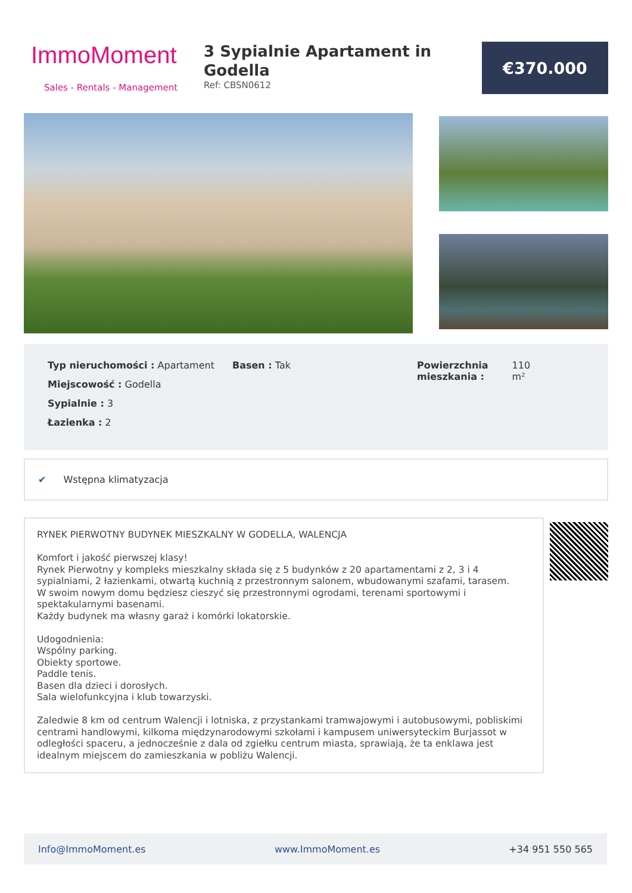ImmoMoment
Sales - Rentals - Management
3 Sypialnie Apartament in Godella
Ref: CBSN0612
€370.000
Typ nieruchomości : Apartament
Miejscowość : Godella
Sypialnie : 3
Łazienka : 2
Basen : Tak Powierzchnia
mieszkania :
110
m²
✔ Wstępna klimatyzacja
RYNEK PIERWOTNY BUDYNEK MIESZKALNY W GODELLA, WALENCJA
Komfort i jakość pierwszej klasy!
Rynek Pierwotny y kompleks mieszkalny składa się z 5 budynków z 20 apartamentami z 2, 3 i 4 sypialniami, 2 łazienkami, otwartą kuchnią z przestronnym salonem, wbudowanymi szafami, tarasem.
W swoim nowym domu będziesz cieszyć się przestronnymi ogrodami, terenami sportowymi i spektakularnymi basenami.
Każdy budynek ma własny garaż i komórki lokatorskie.
Udogodnienia:
Wspólny parking.
Obiekty sportowe.
Paddle tenis.
Basen dla dzieci i dorosłych.
Sala wielofunkcyjna i klub towarzyski.
Zaledwie 8 km od centrum Walencji i lotniska, z przystankami tramwajowymi i autobusowymi, pobliskimi centrami handlowymi, kilkoma międzynarodowymi szkołami i kampusem uniwersyteckim Burjassot w odległości spaceru, a jednocześnie z dala od zgiełku centrum miasta, sprawiają, że ta enklawa jest idealnym miejscem do zamieszkania w pobliżu Walencji.
Info@ImmoMoment.es www.ImmoMoment.es +34 951 550 565